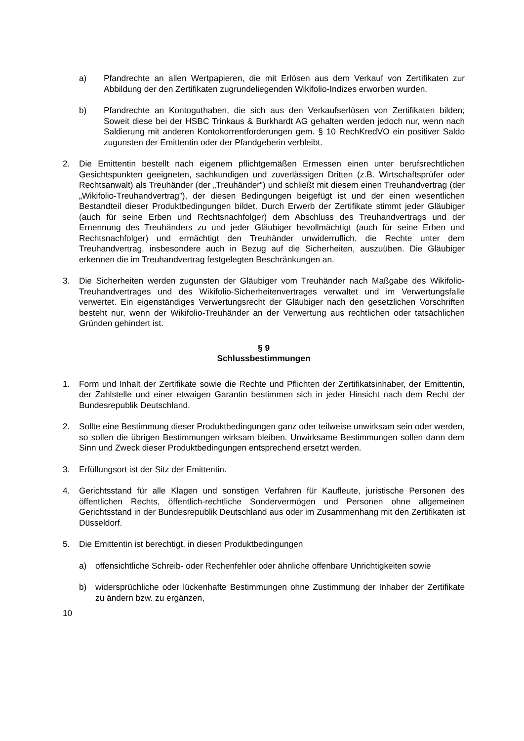a) Pfandrechte an allen Wertpapieren, die mit Erlösen aus dem Verkauf von Zertifikaten zur Abbildung der den Zertifikaten zugrundeliegenden Wikifolio-Indizes erworben wurden.
b) Pfandrechte an Kontoguthaben, die sich aus den Verkaufserlösen von Zertifikaten bilden; Soweit diese bei der HSBC Trinkaus & Burkhardt AG gehalten werden jedoch nur, wenn nach Saldierung mit anderen Kontokorrentforderungen gem. § 10 RechKredVO ein positiver Saldo zugunsten der Emittentin oder der Pfandgeberin verbleibt.
2. Die Emittentin bestellt nach eigenem pflichtgemäßen Ermessen einen unter berufsrechtlichen Gesichtspunkten geeigneten, sachkundigen und zuverlässigen Dritten (z.B. Wirtschaftsprüfer oder Rechtsanwalt) als Treuhänder (der „Treuhänder”) und schließt mit diesem einen Treuhandvertrag (der „Wikifolio-Treuhandvertrag”), der diesen Bedingungen beigefügt ist und der einen wesentlichen Bestandteil dieser Produktbedingungen bildet. Durch Erwerb der Zertifikate stimmt jeder Gläubiger (auch für seine Erben und Rechtsnachfolger) dem Abschluss des Treuhandvertrags und der Ernennung des Treuhänders zu und jeder Gläubiger bevollmächtigt (auch für seine Erben und Rechtsnachfolger) und ermächtigt den Treuhänder unwiderruflich, die Rechte unter dem Treuhandvertrag, insbesondere auch in Bezug auf die Sicherheiten, auszuüben. Die Gläubiger erkennen die im Treuhandvertrag festgelegten Beschränkungen an.
3. Die Sicherheiten werden zugunsten der Gläubiger vom Treuhänder nach Maßgabe des Wikifolio-Treuhandvertrages und des Wikifolio-Sicherheitenvertrages verwaltet und im Verwertungsfalle verwertet. Ein eigenständiges Verwertungsrecht der Gläubiger nach den gesetzlichen Vorschriften besteht nur, wenn der Wikifolio-Treuhänder an der Verwertung aus rechtlichen oder tatsächlichen Gründen gehindert ist.
§ 9
Schlussbestimmungen
1. Form und Inhalt der Zertifikate sowie die Rechte und Pflichten der Zertifikatsinhaber, der Emittentin, der Zahlstelle und einer etwaigen Garantin bestimmen sich in jeder Hinsicht nach dem Recht der Bundesrepublik Deutschland.
2. Sollte eine Bestimmung dieser Produktbedingungen ganz oder teilweise unwirksam sein oder werden, so sollen die übrigen Bestimmungen wirksam bleiben. Unwirksame Bestimmungen sollen dann dem Sinn und Zweck dieser Produktbedingungen entsprechend ersetzt werden.
3. Erfüllungsort ist der Sitz der Emittentin.
4. Gerichtsstand für alle Klagen und sonstigen Verfahren für Kaufleute, juristische Personen des öffentlichen Rechts, öffentlich-rechtliche Sondervermögen und Personen ohne allgemeinen Gerichtsstand in der Bundesrepublik Deutschland aus oder im Zusammenhang mit den Zertifikaten ist Düsseldorf.
5. Die Emittentin ist berechtigt, in diesen Produktbedingungen
a) offensichtliche Schreib- oder Rechenfehler oder ähnliche offenbare Unrichtigkeiten sowie
b) widersprüchliche oder lückenhafte Bestimmungen ohne Zustimmung der Inhaber der Zertifikate zu ändern bzw. zu ergänzen,
10